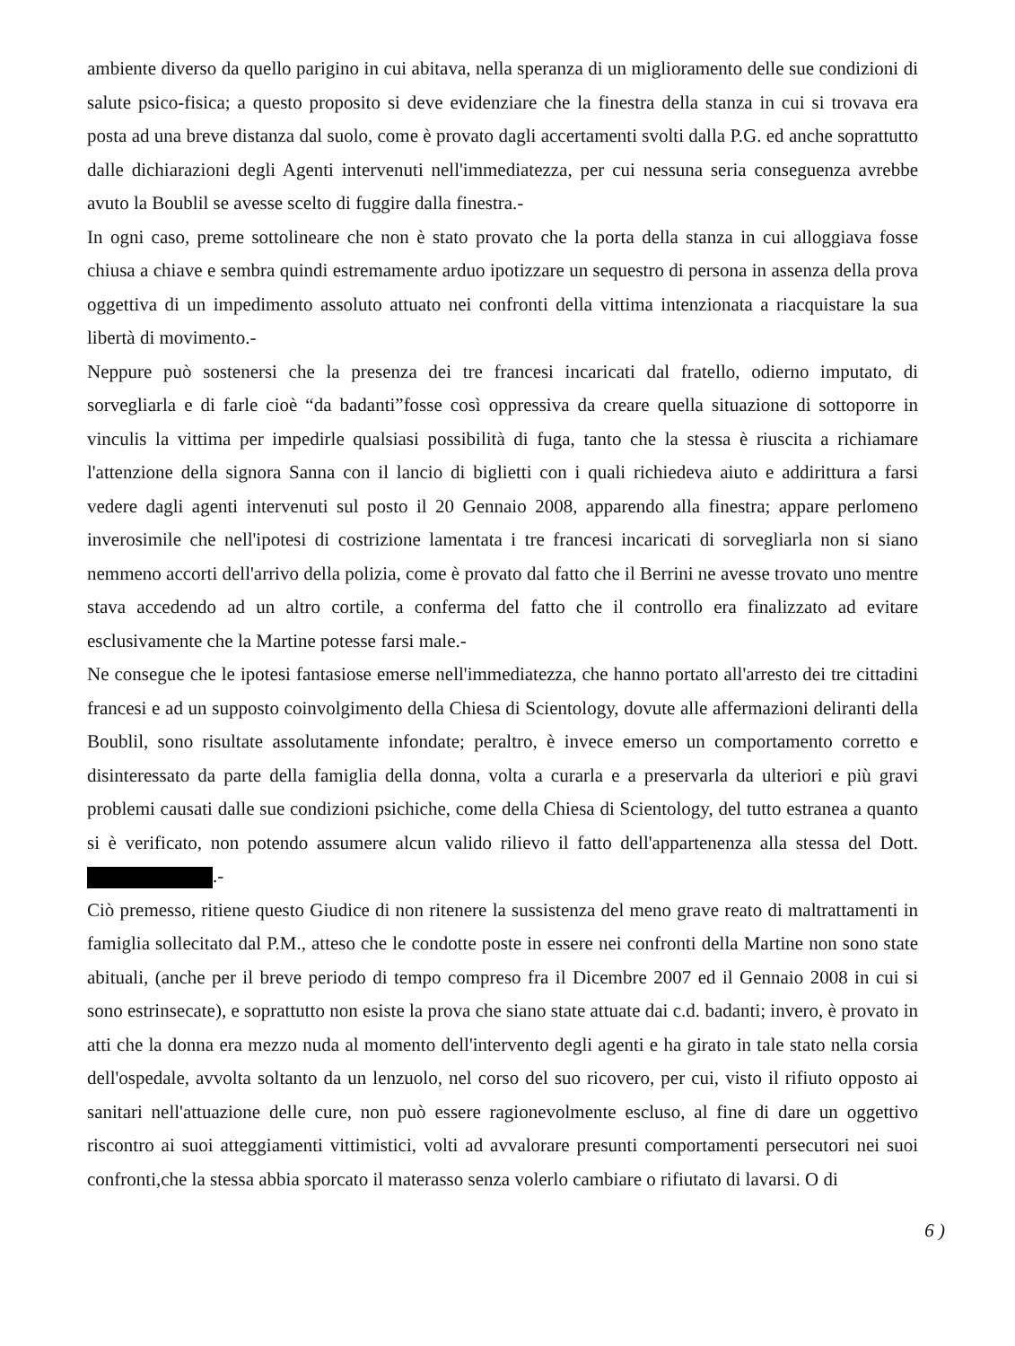ambiente diverso da quello parigino in cui abitava, nella speranza di un miglioramento delle sue condizioni di salute psico-fisica; a questo proposito si deve evidenziare che la finestra della stanza in cui si trovava era posta ad una breve distanza dal suolo, come è provato dagli accertamenti svolti dalla P.G. ed anche soprattutto dalle dichiarazioni degli Agenti intervenuti nell'immediatezza, per cui nessuna seria conseguenza avrebbe avuto la Boublil se avesse scelto di fuggire dalla finestra.-
In ogni caso, preme sottolineare che non è stato provato che la porta della stanza in cui alloggiava fosse chiusa a chiave e sembra quindi estremamente arduo ipotizzare un sequestro di persona in assenza della prova oggettiva di un impedimento assoluto attuato nei confronti della vittima intenzionata a riacquistare la sua libertà di movimento.-
Neppure può sostenersi che la presenza dei tre francesi incaricati dal fratello, odierno imputato, di sorvegliarla e di farle cioè “da badanti”fosse così oppressiva da creare quella situazione di sottoporre in vinculis la vittima per impedirle qualsiasi possibilità di fuga, tanto che la stessa è riuscita a richiamare l'attenzione della signora Sanna con il lancio di biglietti con i quali richiedeva aiuto e addirittura a farsi vedere dagli agenti intervenuti sul posto il 20 Gennaio 2008, apparendo alla finestra; appare perlomeno inverosimile che nell'ipotesi di costrizione lamentata i tre francesi incaricati di sorvegliarla non si siano nemmeno accorti dell'arrivo della polizia, come è provato dal fatto che il Berrini ne avesse trovato uno mentre stava accedendo ad un altro cortile, a conferma del fatto che il controllo era finalizzato ad evitare esclusivamente che la Martine potesse farsi male.-
Ne consegue che le ipotesi fantasiose emerse nell'immediatezza, che hanno portato all'arresto dei tre cittadini francesi e ad un supposto coinvolgimento della Chiesa di Scientology, dovute alle affermazioni deliranti della Boublil, sono risultate assolutamente infondate; peraltro, è invece emerso un comportamento corretto e disinteressato da parte della famiglia della donna, volta a curarla e a preservarla da ulteriori e più gravi problemi causati dalle sue condizioni psichiche, come della Chiesa di Scientology, del tutto estranea a quanto si è verificato, non potendo assumere alcun valido rilievo il fatto dell'appartenenza alla stessa del Dott. .-
Ciò premesso, ritiene questo Giudice di non ritenere la sussistenza del meno grave reato di maltrattamenti in famiglia sollecitato dal P.M., atteso che le condotte poste in essere nei confronti della Martine non sono state abituali, (anche per il breve periodo di tempo compreso fra il Dicembre 2007 ed il Gennaio 2008 in cui si sono estrinsecate), e soprattutto non esiste la prova che siano state attuate dai c.d. badanti; invero, è provato in atti che la donna era mezzo nuda al momento dell'intervento degli agenti e ha girato in tale stato nella corsia dell'ospedale, avvolta soltanto da un lenzuolo, nel corso del suo ricovero, per cui, visto il rifiuto opposto ai sanitari nell'attuazione delle cure, non può essere ragionevolmente escluso, al fine di dare un oggettivo riscontro ai suoi atteggiamenti vittimistici, volti ad avvalorare presunti comportamenti persecutori nei suoi confronti,che la stessa abbia sporcato il materasso senza volerlo cambiare o rifiutato di lavarsi. O di
6 )